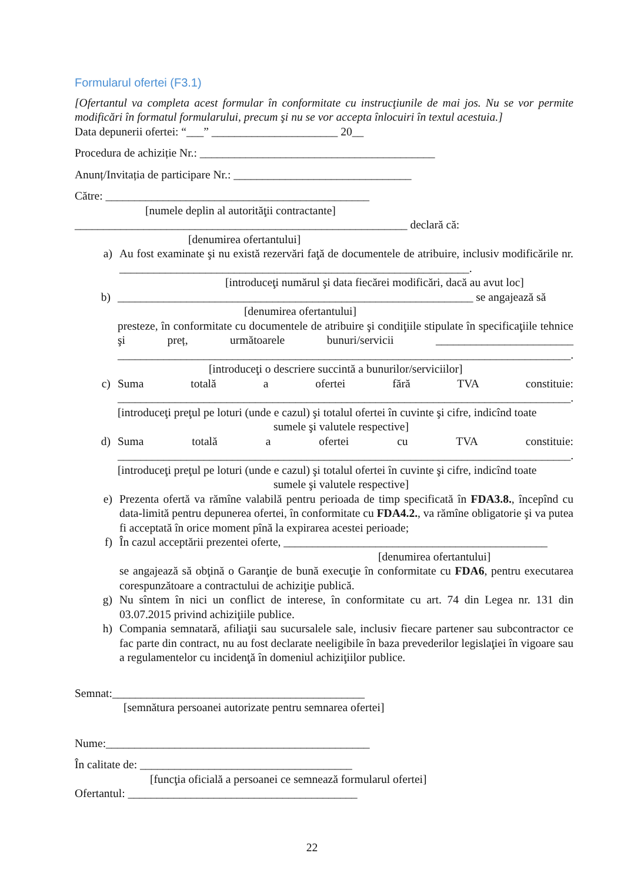Formularul ofertei (F3.1)
[Ofertantul va completa acest formular în conformitate cu instrucţiunile de mai jos. Nu se vor permite modificări în formatul formularului, precum şi nu se vor accepta înlocuiri în textul acestuia.]
Data depunerii ofertei: “___” ______________________ 20__
Procedura de achiziție Nr.: _________________________________________
Anunț/Invitația de participare Nr.: _______________________________
Către: ______________________________________________
[numele deplin al autorităţii contractante]
__________________________________________________________ declară că:
[denumirea ofertantului]
a) Au fost examinate şi nu există rezervări faţă de documentele de atribuire, inclusiv modificările nr. _____________________________________________________________.
[introduceţi numărul şi data fiecărei modificări, dacă au avut loc]
b) ______________________________________________________________ se angajează să
[denumirea ofertantului]
presteze, în conformitate cu documentele de atribuire şi condiţiile stipulate în specificaţiile tehnice şi preț, următoarele bunuri/servicii ________________________ _______________________________________________________________________________.
[introduceţi o descriere succintă a bunurilor/serviciilor]
c) Suma totală a ofertei fără TVA constituie: _______________________________________________________________________________.
[introduceţi preţul pe loturi (unde e cazul) şi totalul ofertei în cuvinte şi cifre, indicînd toate
sumele şi valutele respective]
d) Suma totală a ofertei cu TVA constituie: _______________________________________________________________________________.
[introduceţi preţul pe loturi (unde e cazul) şi totalul ofertei în cuvinte şi cifre, indicînd toate
sumele şi valutele respective]
e) Prezenta ofertă va rămîne valabilă pentru perioada de timp specificată în FDA3.8., începînd cu data-limită pentru depunerea ofertei, în conformitate cu FDA4.2., va rămîne obligatorie şi va putea fi acceptată în orice moment pînă la expirarea acestei perioade;
f) În cazul acceptării prezentei oferte, ______________________________________________
[denumirea ofertantului]
se angajează să obţină o Garanţie de bună execuţie în conformitate cu FDA6, pentru executarea corespunzătoare a contractului de achiziţie publică.
g) Nu sîntem în nici un conflict de interese, în conformitate cu art. 74 din Legea nr. 131 din 03.07.2015 privind achiziţiile publice.
h) Compania semnatară, afiliaţii sau sucursalele sale, inclusiv fiecare partener sau subcontractor ce fac parte din contract, nu au fost declarate neeligibile în baza prevederilor legislaţiei în vigoare sau a regulamentelor cu incidenţă în domeniul achiziţiilor publice.
Semnat:____________________________________________
[semnătura persoanei autorizate pentru semnarea ofertei]
Nume:______________________________________________
În calitate de: _____________________________________
[funcţia oficială a persoanei ce semnează formularul ofertei]
Ofertantul: ________________________________________
22